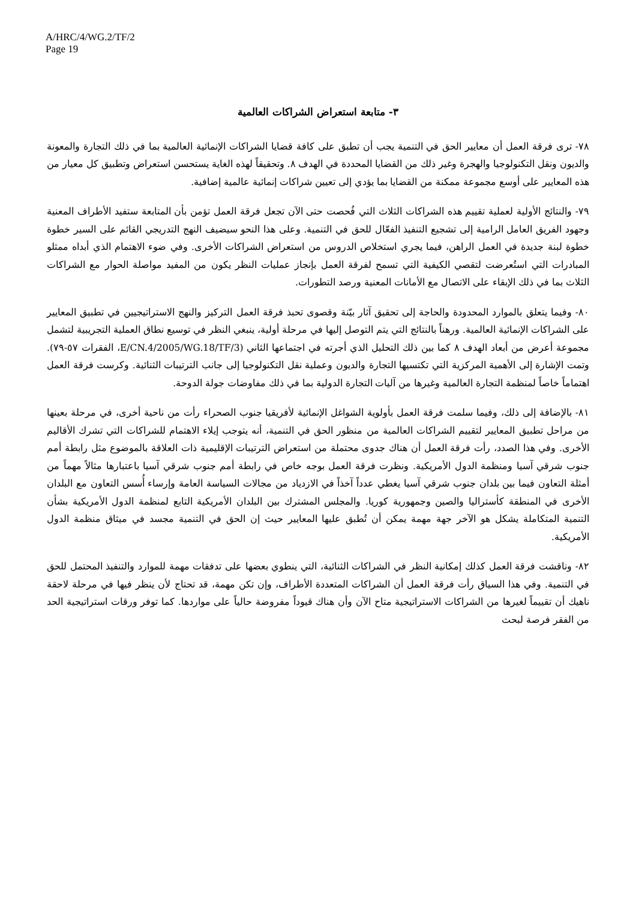A/HRC/4/WG.2/TF/2
Page 19
٣- متابعة استعراض الشراكات العالمية
٧٨- ترى فرقة العمل أن معايير الحق في التنمية يجب أن تطبق على كافة قضايا الشراكات الإنمائية العالمية بما في ذلك التجارة والمعونة والديون ونقل التكنولوجيا والهجرة وغير ذلك من القضايا المحددة في الهدف ٨. وتحقيقاً لهذه الغاية يستحسن استعراض وتطبيق كل معيار من هذه المعايير على أوسع مجموعة ممكنة من القضايا بما يؤدي إلى تعيين شراكات إنمائية عالمية إضافية.
٧٩- والنتائج الأولية لعملية تقييم هذه الشراكات الثلاث التي فُحصت حتى الآن تجعل فرقة العمل تؤمن بأن المتابعة ستفيد الأطراف المعنية وجهود الفريق العامل الرامية إلى تشجيع التنفيذ الفعّال للحق في التنمية. وعلى هذا النحو سيضيف النهج التدريجي القائم على السير خطوة خطوة لبنة جديدة في العمل الراهن، فيما يجري استخلاص الدروس من استعراض الشراكات الأخرى. وفي ضوء الاهتمام الذي أبداه ممثلو المبادرات التي استُعرضت لتقصي الكيفية التي تسمح لفرقة العمل بإنجاز عمليات النظر يكون من المفيد مواصلة الحوار مع الشراكات الثلاث بما في ذلك الإبقاء على الاتصال مع الأمانات المعنية ورصد التطورات.
٨٠- وفيما يتعلق بالموارد المحدودة والحاجة إلى تحقيق آثار بيّنة وقصوى تحبذ فرقة العمل التركيز والنهج الاستراتيجيين في تطبيق المعايير على الشراكات الإنمائية العالمية. ورهناً بالنتائج التي يتم التوصل إليها في مرحلة أولية، ينبغي النظر في توسيع نطاق العملية التجريبية لتشمل مجموعة أعرض من أبعاد الهدف ٨ كما بين ذلك التحليل الذي أجرته في اجتماعها الثاني (E/CN.4/2005/WG.18/TF/3، الفقرات ٥٧-٧٩). وتمت الإشارة إلى الأهمية المركزية التي تكتسيها التجارة والديون وعملية نقل التكنولوجيا إلى جانب الترتيبات الثنائية. وكرست فرقة العمل اهتماماً خاصاً لمنظمة التجارة العالمية وغيرها من آليات التجارة الدولية بما في ذلك مفاوضات جولة الدوحة.
٨١- بالإضافة إلى ذلك، وفيما سلمت فرقة العمل بأولوية الشواغل الإنمائية لأفريقيا جنوب الصحراء رأت من ناحية أخرى، في مرحلة بعينها من مراحل تطبيق المعايير لتقييم الشراكات العالمية من منظور الحق في التنمية، أنه يتوجب إيلاء الاهتمام للشراكات التي تشرك الأقاليم الأخرى. وفي هذا الصدد، رأت فرقة العمل أن هناك جدوى محتملة من استعراض الترتيبات الإقليمية ذات العلاقة بالموضوع مثل رابطة أمم جنوب شرقي آسيا ومنظمة الدول الأمريكية. ونظرت فرقة العمل بوجه خاص في رابطة أمم جنوب شرقي آسيا باعتبارها مثالاً مهماً من أمثلة التعاون فيما بين بلدان جنوب شرقي آسيا يغطي عدداً آخذاً في الازدياد من مجالات السياسة العامة وإرساء أُسس التعاون مع البلدان الأخرى في المنطقة كأستراليا والصين وجمهورية كوريا. والمجلس المشترك بين البلدان الأمريكية التابع لمنظمة الدول الأمريكية بشأن التنمية المتكاملة يشكل هو الآخر جهة مهمة يمكن أن تُطبق عليها المعايير حيث إن الحق في التنمية مجسد في ميثاق منظمة الدول الأمريكية.
٨٢- وناقشت فرقة العمل كذلك إمكانية النظر في الشراكات الثنائية، التي ينطوي بعضها على تدفقات مهمة للموارد والتنفيذ المحتمل للحق في التنمية. وفي هذا السياق رأت فرقة العمل أن الشراكات المتعددة الأطراف، وإن تكن مهمة، قد تحتاج لأن ينظر فيها في مرحلة لاحقة ناهيك أن تقييماً لغيرها من الشراكات الاستراتيجية متاح الآن وأن هناك قيوداً مفروضة حالياً على مواردها. كما توفر ورقات استراتيجية الحد من الفقر فرصة لبحث